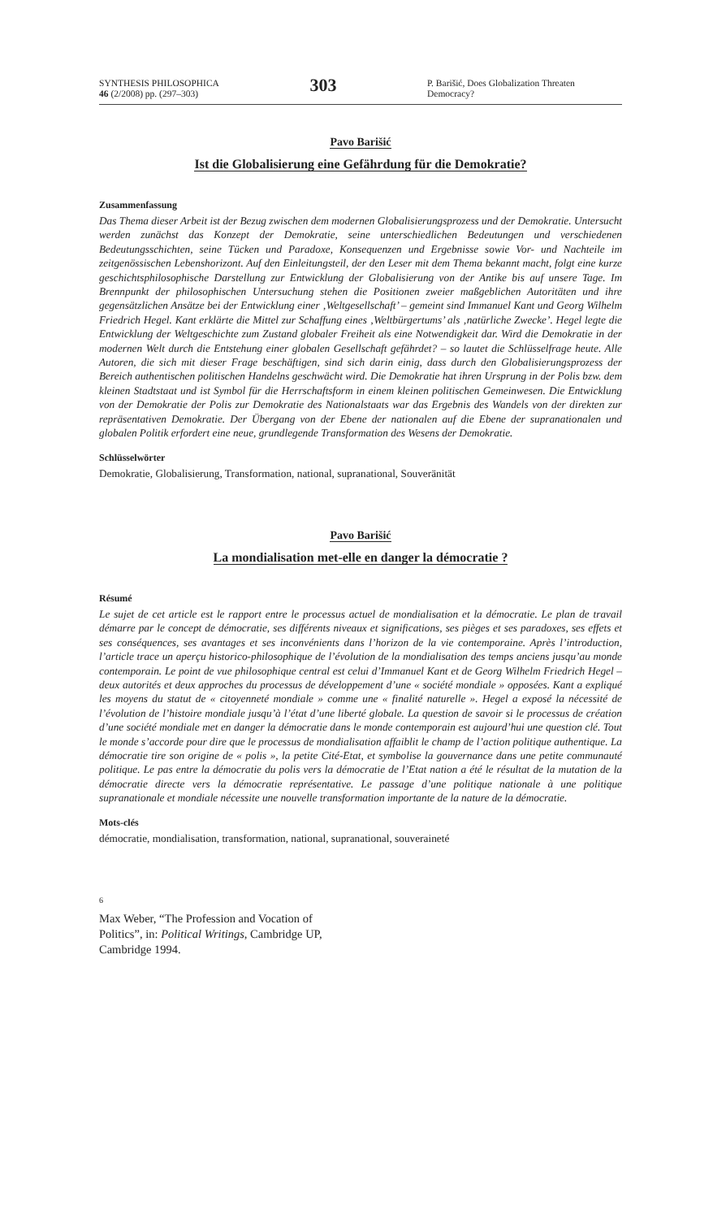SYNTHESIS PHILOSOPHICA
46 (2/2008) pp. (297–303)
303
P. Barišić, Does Globalization Threaten Democracy?
Pavo Barišić
Ist die Globalisierung eine Gefährdung für die Demokratie?
Zusammenfassung
Das Thema dieser Arbeit ist der Bezug zwischen dem modernen Globalisierungsprozess und der Demokratie. Untersucht werden zunächst das Konzept der Demokratie, seine unterschiedlichen Bedeutungen und verschiedenen Bedeutungsschichten, seine Tücken und Paradoxe, Konsequenzen und Ergebnisse sowie Vor- und Nachteile im zeitgenössischen Lebenshorizont. Auf den Einleitungsteil, der den Leser mit dem Thema bekannt macht, folgt eine kurze geschichtsphilosophische Darstellung zur Entwicklung der Globalisierung von der Antike bis auf unsere Tage. Im Brennpunkt der philosophischen Untersuchung stehen die Positionen zweier maßgeblichen Autoritäten und ihre gegensätzlichen Ansätze bei der Entwicklung einer ‚Weltgesellschaft’ – gemeint sind Immanuel Kant und Georg Wilhelm Friedrich Hegel. Kant erklärte die Mittel zur Schaffung eines ‚Weltbürgertums’ als ‚natürliche Zwecke’. Hegel legte die Entwicklung der Weltgeschichte zum Zustand globaler Freiheit als eine Notwendigkeit dar. Wird die Demokratie in der modernen Welt durch die Entstehung einer globalen Gesellschaft gefährdet? – so lautet die Schlüsselfrage heute. Alle Autoren, die sich mit dieser Frage beschäftigen, sind sich darin einig, dass durch den Globalisierungsprozess der Bereich authentischen politischen Handelns geschwächt wird. Die Demokratie hat ihren Ursprung in der Polis bzw. dem kleinen Stadtstaat und ist Symbol für die Herrschaftsform in einem kleinen politischen Gemeinwesen. Die Entwicklung von der Demokratie der Polis zur Demokratie des Nationalstaats war das Ergebnis des Wandels von der direkten zur repräsentativen Demokratie. Der Übergang von der Ebene der nationalen auf die Ebene der supranationalen und globalen Politik erfordert eine neue, grundlegende Transformation des Wesens der Demokratie.
Schlüsselwörter
Demokratie, Globalisierung, Transformation, national, supranational, Souveränität
Pavo Barišić
La mondialisation met-elle en danger la démocratie ?
Résumé
Le sujet de cet article est le rapport entre le processus actuel de mondialisation et la démocratie. Le plan de travail démarre par le concept de démocratie, ses différents niveaux et significations, ses pièges et ses paradoxes, ses effets et ses conséquences, ses avantages et ses inconvénients dans l’horizon de la vie contemporaine. Après l’introduction, l’article trace un aperçu historico-philosophique de l’évolution de la mondialisation des temps anciens jusqu’au monde contemporain. Le point de vue philosophique central est celui d’Immanuel Kant et de Georg Wilhelm Friedrich Hegel – deux autorités et deux approches du processus de développement d’une « société mondiale » opposées. Kant a expliqué les moyens du statut de « citoyenneté mondiale » comme une « finalité naturelle ». Hegel a exposé la nécessité de l’évolution de l’histoire mondiale jusqu’à l’état d’une liberté globale. La question de savoir si le processus de création d’une société mondiale met en danger la démocratie dans le monde contemporain est aujourd’hui une question clé. Tout le monde s’accorde pour dire que le processus de mondialisation affaiblit le champ de l’action politique authentique. La démocratie tire son origine de « polis », la petite Cité-Etat, et symbolise la gouvernance dans une petite communauté politique. Le pas entre la démocratie du polis vers la démocratie de l’Etat nation a été le résultat de la mutation de la démocratie directe vers la démocratie représentative. Le passage d’une politique nationale à une politique supranationale et mondiale nécessite une nouvelle transformation importante de la nature de la démocratie.
Mots-clés
démocratie, mondialisation, transformation, national, supranational, souveraineté
6
Max Weber, “The Profession and Vocation of Politics”, in: Political Writings, Cambridge UP, Cambridge 1994.